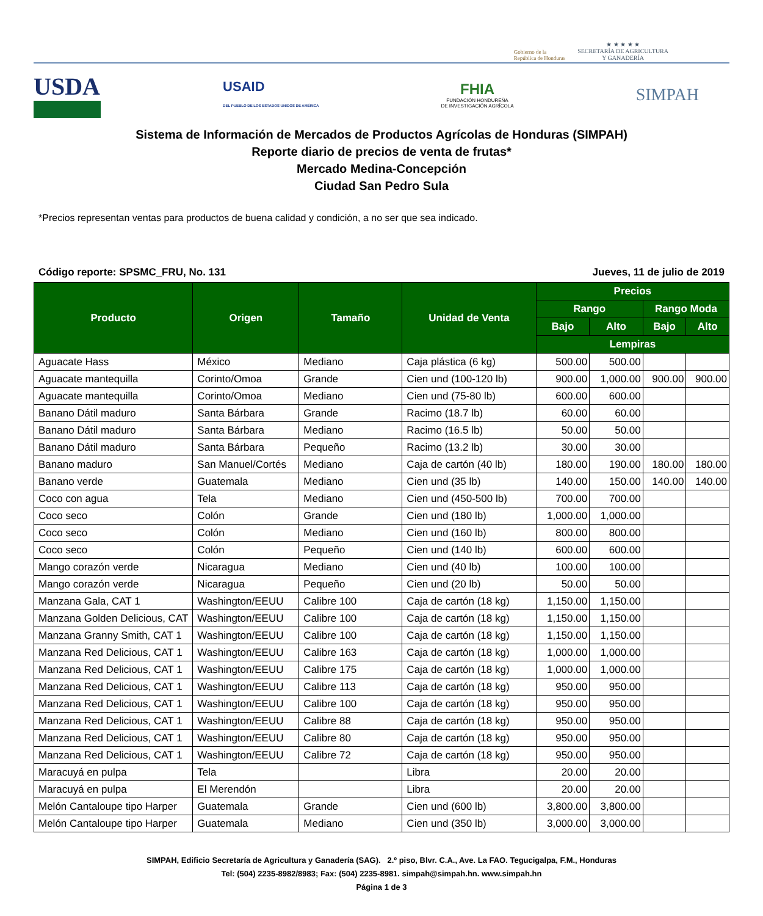Gobierno de la
República de Honduras
★ ★ ★ ★ ★
SECRETARÍA DE AGRICULTURA
Y GANADERÍA
USDA
USAID
DEL PUEBLO DE LOS ESTADOS UNIDOS DE AMÉRICA
FHIA
FUNDACIÓN HONDUREÑA
DE INVESTIGACIÓN AGRÍCOLA
SIMPAH
Sistema de Información de Mercados de Productos Agrícolas de Honduras (SIMPAH)
Reporte diario de precios de venta de frutas*
Mercado Medina-Concepción
Ciudad San Pedro Sula
*Precios representan ventas para productos de buena calidad y condición, a no ser que sea indicado.
Código reporte: SPSMC_FRU, No. 131 Jueves, 11 de julio de 2019
| Producto | Origen | Tamaño | Unidad de Venta | Precios | | | |
| --- | --- | --- | --- | --- | --- | --- | --- |
| | | | | Rango | | Rango Moda | |
| | | | | Bajo | Alto | Bajo | Alto |
| | | | | Lempiras | | | |
| Aguacate Hass | México | Mediano | Caja plástica (6 kg) | 500.00 | 500.00 | | |
| Aguacate mantequilla | Corinto/Omoa | Grande | Cien und (100-120 lb) | 900.00 | 1,000.00 | 900.00 | 900.00 |
| Aguacate mantequilla | Corinto/Omoa | Mediano | Cien und (75-80 lb) | 600.00 | 600.00 | | |
| Banano Dátil maduro | Santa Bárbara | Grande | Racimo (18.7 lb) | 60.00 | 60.00 | | |
| Banano Dátil maduro | Santa Bárbara | Mediano | Racimo (16.5 lb) | 50.00 | 50.00 | | |
| Banano Dátil maduro | Santa Bárbara | Pequeño | Racimo (13.2 lb) | 30.00 | 30.00 | | |
| Banano maduro | San Manuel/Cortés | Mediano | Caja de cartón (40 lb) | 180.00 | 190.00 | 180.00 | 180.00 |
| Banano verde | Guatemala | Mediano | Cien und (35 lb) | 140.00 | 150.00 | 140.00 | 140.00 |
| Coco con agua | Tela | Mediano | Cien und (450-500 lb) | 700.00 | 700.00 | | |
| Coco seco | Colón | Grande | Cien und (180 lb) | 1,000.00 | 1,000.00 | | |
| Coco seco | Colón | Mediano | Cien und (160 lb) | 800.00 | 800.00 | | |
| Coco seco | Colón | Pequeño | Cien und (140 lb) | 600.00 | 600.00 | | |
| Mango corazón verde | Nicaragua | Mediano | Cien und (40 lb) | 100.00 | 100.00 | | |
| Mango corazón verde | Nicaragua | Pequeño | Cien und (20 lb) | 50.00 | 50.00 | | |
| Manzana Gala, CAT 1 | Washington/EEUU | Calibre 100 | Caja de cartón (18 kg) | 1,150.00 | 1,150.00 | | |
| Manzana Golden Delicious, CAT | Washington/EEUU | Calibre 100 | Caja de cartón (18 kg) | 1,150.00 | 1,150.00 | | |
| Manzana Granny Smith, CAT 1 | Washington/EEUU | Calibre 100 | Caja de cartón (18 kg) | 1,150.00 | 1,150.00 | | |
| Manzana Red Delicious, CAT 1 | Washington/EEUU | Calibre 163 | Caja de cartón (18 kg) | 1,000.00 | 1,000.00 | | |
| Manzana Red Delicious, CAT 1 | Washington/EEUU | Calibre 175 | Caja de cartón (18 kg) | 1,000.00 | 1,000.00 | | |
| Manzana Red Delicious, CAT 1 | Washington/EEUU | Calibre 113 | Caja de cartón (18 kg) | 950.00 | 950.00 | | |
| Manzana Red Delicious, CAT 1 | Washington/EEUU | Calibre 100 | Caja de cartón (18 kg) | 950.00 | 950.00 | | |
| Manzana Red Delicious, CAT 1 | Washington/EEUU | Calibre 88 | Caja de cartón (18 kg) | 950.00 | 950.00 | | |
| Manzana Red Delicious, CAT 1 | Washington/EEUU | Calibre 80 | Caja de cartón (18 kg) | 950.00 | 950.00 | | |
| Manzana Red Delicious, CAT 1 | Washington/EEUU | Calibre 72 | Caja de cartón (18 kg) | 950.00 | 950.00 | | |
| Maracuyá en pulpa | Tela | | Libra | 20.00 | 20.00 | | |
| Maracuyá en pulpa | El Merendón | | Libra | 20.00 | 20.00 | | |
| Melón Cantaloupe tipo Harper | Guatemala | Grande | Cien und (600 lb) | 3,800.00 | 3,800.00 | | |
| Melón Cantaloupe tipo Harper | Guatemala | Mediano | Cien und (350 lb) | 3,000.00 | 3,000.00 | | |
SIMPAH, Edificio Secretaría de Agricultura y Ganadería (SAG). 2.º piso, Blvr. C.A., Ave. La FAO. Tegucigalpa, F.M., Honduras
Tel: (504) 2235-8982/8983; Fax: (504) 2235-8981. simpah@simpah.hn. www.simpah.hn
Página 1 de 3